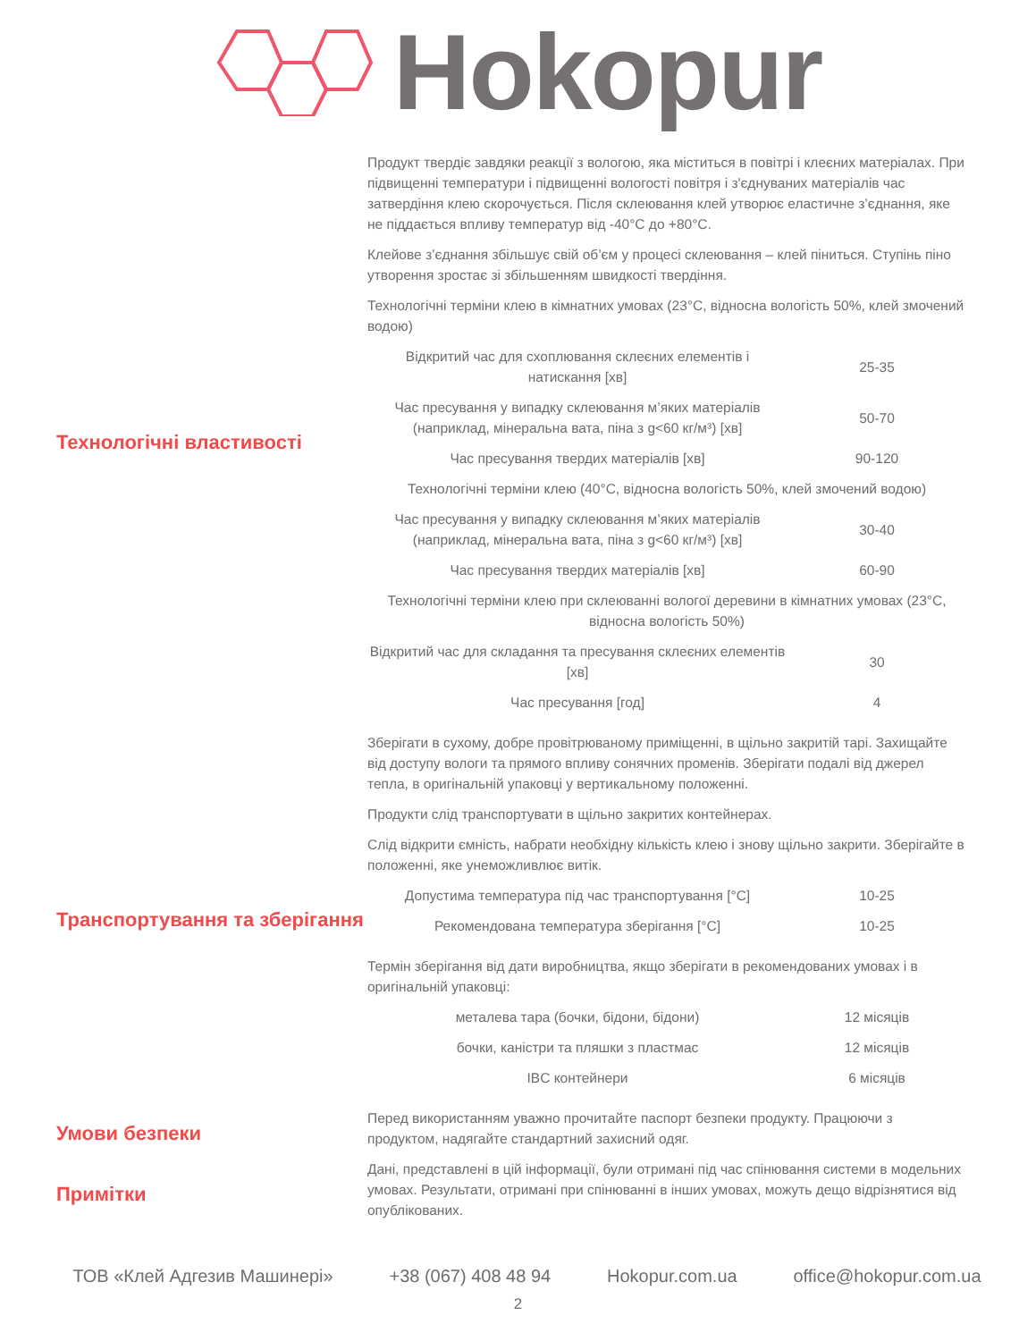Hokopur
Технологічні властивості
Продукт твердіє завдяки реакції з вологою, яка міститься в повітрі і клеєних матеріалах. При підвищенні температури і підвищенні вологості повітря і з'єднуваних матеріалів час затвердіння клею скорочується. Після склеювання клей утворює еластичне з’єднання, яке не піддається впливу температур від -40°C до +80°C.
Клейове з’єднання збільшує свій об’єм у процесі склеювання – клей піниться. Ступінь піно утворення зростає зі збільшенням швидкості твердіння.
Технологічні терміни клею в кімнатних умовах (23°C, відносна вологість 50%, клей змочений водою)
| Відкритий час для схоплювання склеєних елементів і натискання [хв] | 25-35 |
| Час пресування у випадку склеювання м’яких матеріалів (наприклад, мінеральна вата, піна з g<60 кг/м³) [хв] | 50-70 |
| Час пресування твердих матеріалів [хв] | 90-120 |
| Технологічні терміни клею (40°C, відносна вологість 50%, клей змочений водою) | |
| Час пресування у випадку склеювання м’яких матеріалів (наприклад, мінеральна вата, піна з g<60 кг/м³) [хв] | 30-40 |
| Час пресування твердих матеріалів [хв] | 60-90 |
| Технологічні терміни клею при склеюванні вологої деревини в кімнатних умовах (23°C, відносна вологість 50%) | |
| Відкритий час для складання та пресування склеєних елементів [хв] | 30 |
| Час пресування [год] | 4 |
Транспортування та зберігання
Зберігати в сухому, добре провітрюваному приміщенні, в щільно закритій тарі. Захищайте від доступу вологи та прямого впливу сонячних променів. Зберігати подалі від джерел тепла, в оригінальній упаковці у вертикальному положенні.
Продукти слід транспортувати в щільно закритих контейнерах.
Слід відкрити ємність, набрати необхідну кількість клею і знову щільно закрити. Зберігайте в положенні, яке унеможливлює витік.
| Допустима температура під час транспортування [°C] | 10-25 |
| Рекомендована температура зберігання [°C] | 10-25 |
Термін зберігання від дати виробництва, якщо зберігати в рекомендованих умовах і в оригінальній упаковці:
| металева тара (бочки, бідони, бідони) | 12 місяців |
| бочки, каністри та пляшки з пластмас | 12 місяців |
| IBC контейнери | 6 місяців |
Умови безпеки
Перед використанням уважно прочитайте паспорт безпеки продукту. Працюючи з продуктом, надягайте стандартний захисний одяг.
Примітки
Дані, представлені в цій інформації, були отримані під час спінювання системи в модельних умовах. Результати, отримані при спінюванні в інших умовах, можуть дещо відрізнятися від опублікованих.
ТОВ «Клей Адгезив Машинері» +38 (067) 408 48 94 Hokopur.com.ua office@hokopur.com.ua
2